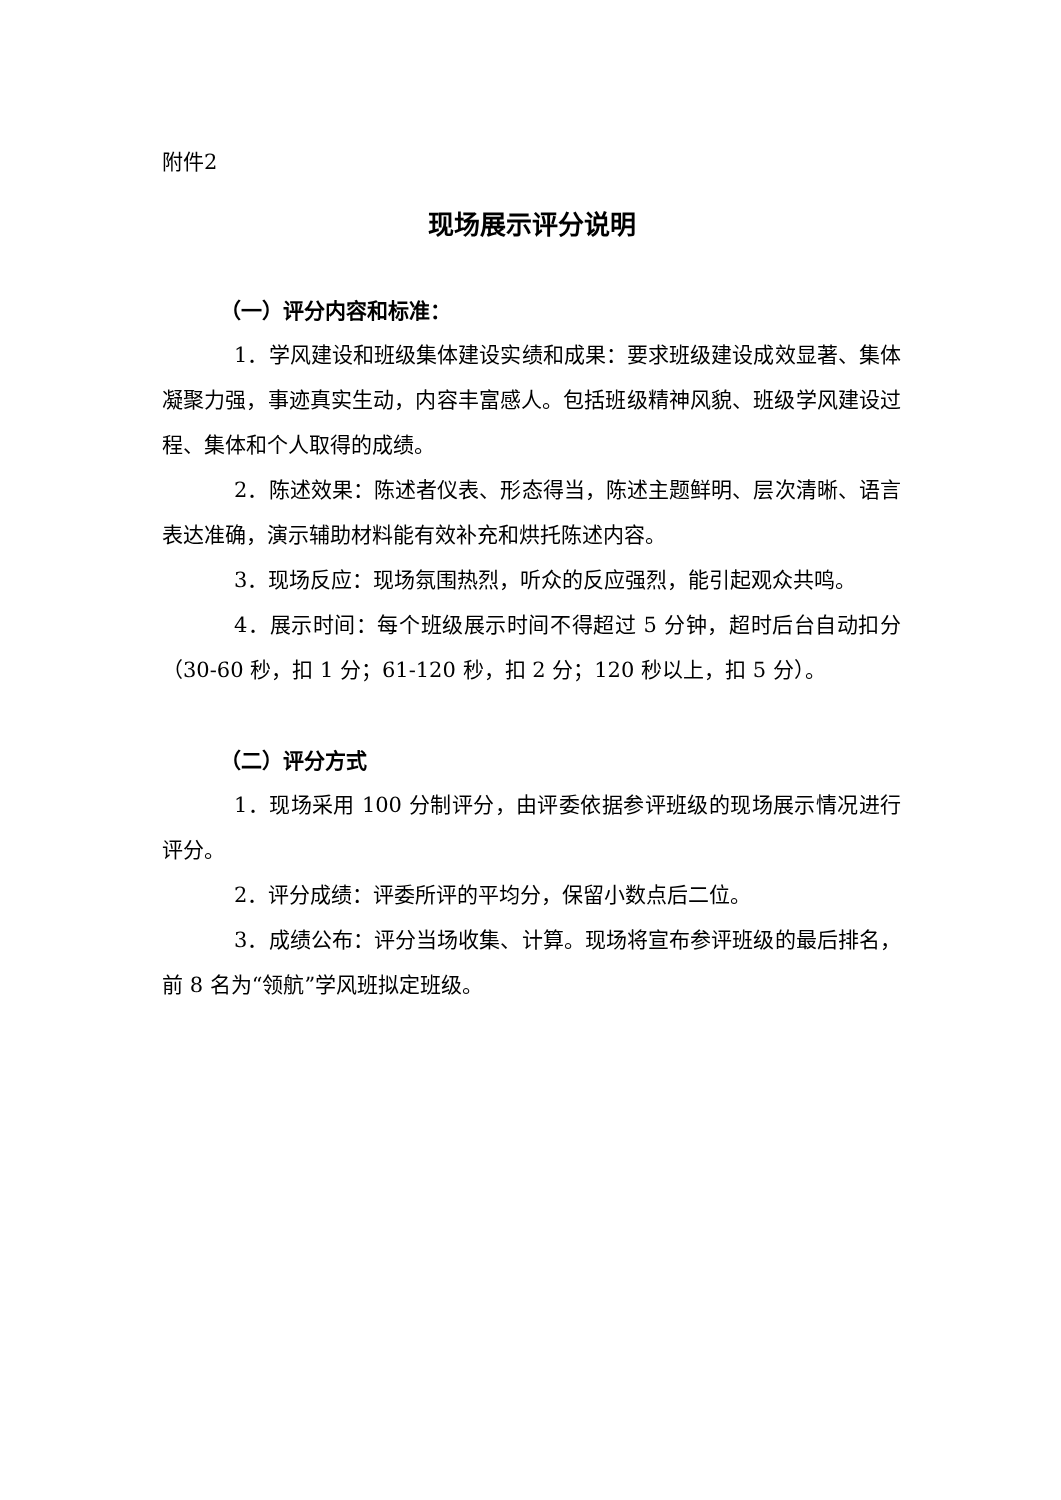附件2
现场展示评分说明
（一）评分内容和标准：
1．学风建设和班级集体建设实绩和成果：要求班级建设成效显著、集体凝聚力强，事迹真实生动，内容丰富感人。包括班级精神风貌、班级学风建设过程、集体和个人取得的成绩。
2．陈述效果：陈述者仪表、形态得当，陈述主题鲜明、层次清晰、语言表达准确，演示辅助材料能有效补充和烘托陈述内容。
3．现场反应：现场氛围热烈，听众的反应强烈，能引起观众共鸣。
4．展示时间：每个班级展示时间不得超过 5 分钟，超时后台自动扣分（30-60 秒，扣 1 分；61-120 秒，扣 2 分；120 秒以上，扣 5 分）。
（二）评分方式
1．现场采用 100 分制评分，由评委依据参评班级的现场展示情况进行评分。
2．评分成绩：评委所评的平均分，保留小数点后二位。
3．成绩公布：评分当场收集、计算。现场将宣布参评班级的最后排名，前 8 名为“领航”学风班拟定班级。